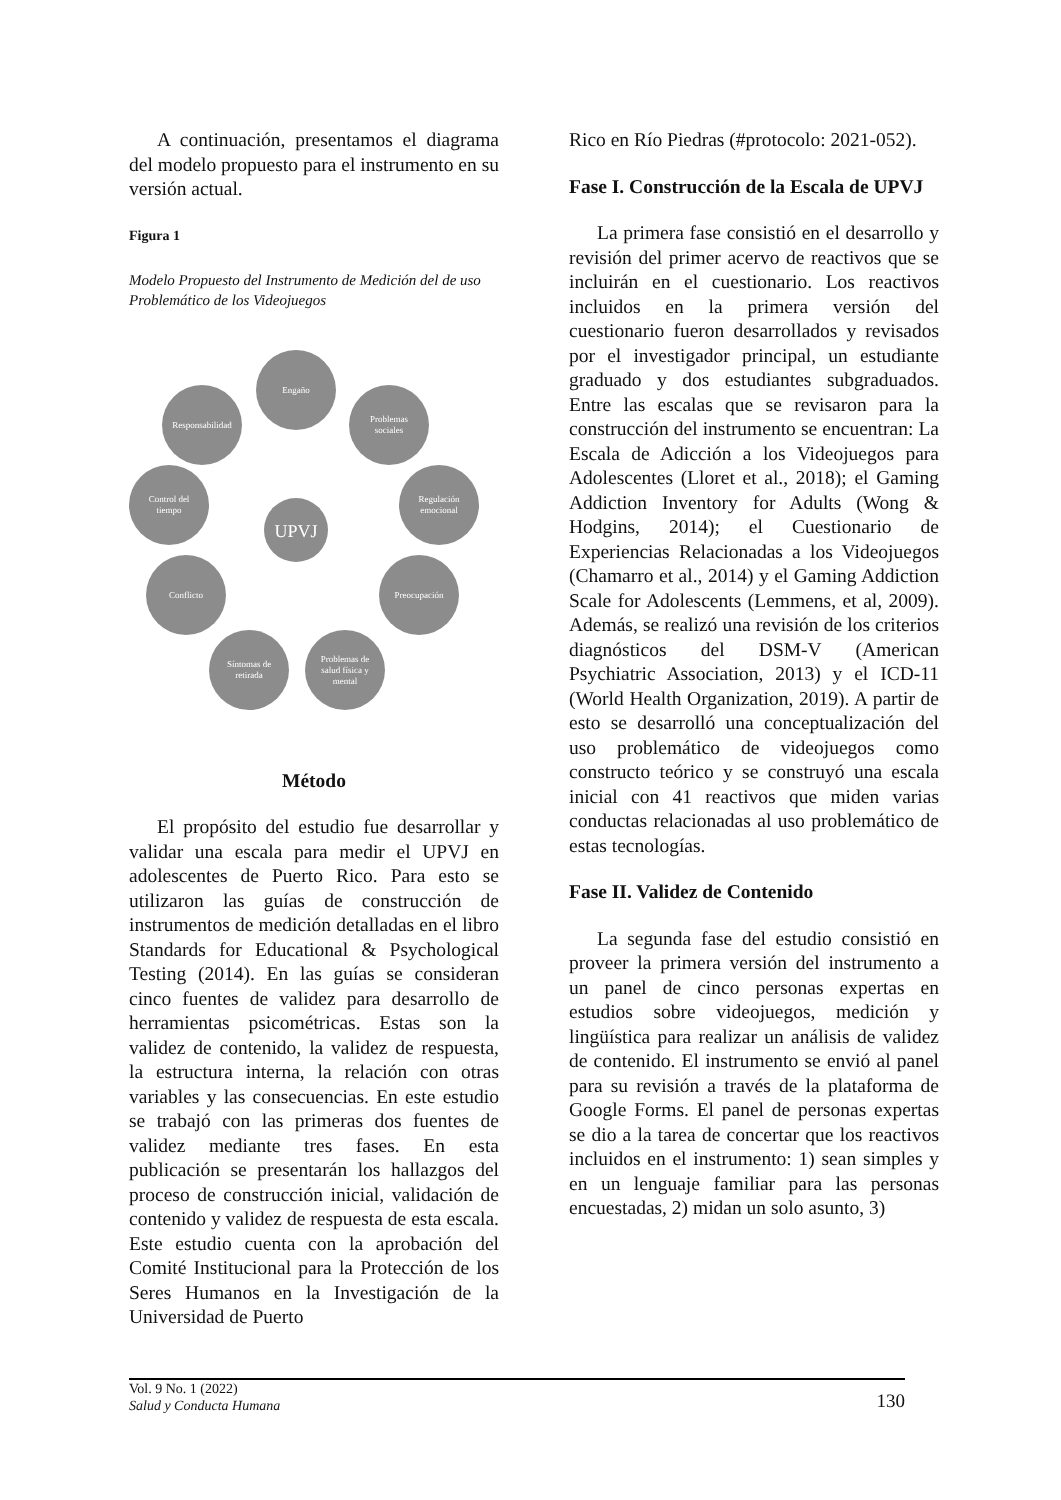A continuación, presentamos el diagrama del modelo propuesto para el instrumento en su versión actual.
Figura 1
Modelo Propuesto del Instrumento de Medición del de uso Problemático de los Videojuegos
Engaño
Problemas
sociales
Regulación
emocional
Preocupación
Problemas de
salud física y
mental
Síntomas de
retirada
Conflicto
Control del
tiempo
Responsabilidad
UPVJ
Método
El propósito del estudio fue desarrollar y validar una escala para medir el UPVJ en adolescentes de Puerto Rico. Para esto se utilizaron las guías de construcción de instrumentos de medición detalladas en el libro Standards for Educational & Psychological Testing (2014). En las guías se consideran cinco fuentes de validez para desarrollo de herramientas psicométricas. Estas son la validez de contenido, la validez de respuesta, la estructura interna, la relación con otras variables y las consecuencias. En este estudio se trabajó con las primeras dos fuentes de validez mediante tres fases. En esta publicación se presentarán los hallazgos del proceso de construcción inicial, validación de contenido y validez de respuesta de esta escala. Este estudio cuenta con la aprobación del Comité Institucional para la Protección de los Seres Humanos en la Investigación de la Universidad de Puerto
Rico en Río Piedras (#protocolo: 2021-052).
Fase I. Construcción de la Escala de UPVJ
La primera fase consistió en el desarrollo y revisión del primer acervo de reactivos que se incluirán en el cuestionario. Los reactivos incluidos en la primera versión del cuestionario fueron desarrollados y revisados por el investigador principal, un estudiante graduado y dos estudiantes subgraduados. Entre las escalas que se revisaron para la construcción del instrumento se encuentran: La Escala de Adicción a los Videojuegos para Adolescentes (Lloret et al., 2018); el Gaming Addiction Inventory for Adults (Wong & Hodgins, 2014); el Cuestionario de Experiencias Relacionadas a los Videojuegos (Chamarro et al., 2014) y el Gaming Addiction Scale for Adolescents (Lemmens, et al, 2009). Además, se realizó una revisión de los criterios diagnósticos del DSM-V (American Psychiatric Association, 2013) y el ICD-11 (World Health Organization, 2019). A partir de esto se desarrolló una conceptualización del uso problemático de videojuegos como constructo teórico y se construyó una escala inicial con 41 reactivos que miden varias conductas relacionadas al uso problemático de estas tecnologías.
Fase II. Validez de Contenido
La segunda fase del estudio consistió en proveer la primera versión del instrumento a un panel de cinco personas expertas en estudios sobre videojuegos, medición y lingüística para realizar un análisis de validez de contenido. El instrumento se envió al panel para su revisión a través de la plataforma de Google Forms. El panel de personas expertas se dio a la tarea de concertar que los reactivos incluidos en el instrumento: 1) sean simples y en un lenguaje familiar para las personas encuestadas, 2) midan un solo asunto, 3)
Vol. 9 No. 1 (2022)
Salud y Conducta Humana
130